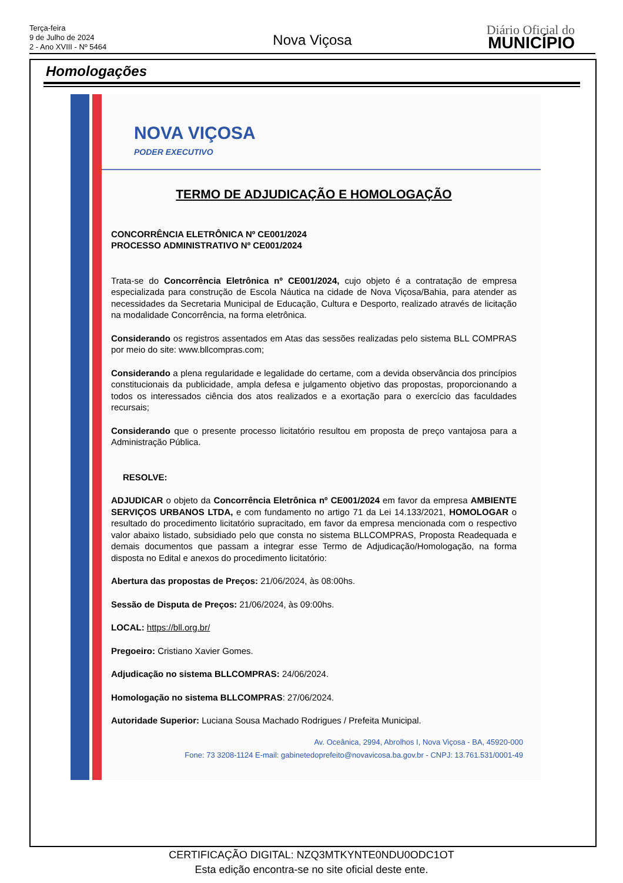Terça-feira
9 de Julho de 2024
2 - Ano XVIII - Nº 5464
Nova Viçosa
Diário Oficial do
MUNICÍPIO
Homologações
NOVA VIÇOSA
PODER EXECUTIVO
TERMO DE ADJUDICAÇÃO E HOMOLOGAÇÃO
CONCORRÊNCIA ELETRÔNICA Nº CE001/2024
PROCESSO ADMINISTRATIVO Nº CE001/2024
Trata-se do Concorrência Eletrônica nº CE001/2024, cujo objeto é a contratação de empresa especializada para construção de Escola Náutica na cidade de Nova Viçosa/Bahia, para atender as necessidades da Secretaria Municipal de Educação, Cultura e Desporto, realizado através de licitação na modalidade Concorrência, na forma eletrônica.
Considerando os registros assentados em Atas das sessões realizadas pelo sistema BLL COMPRAS por meio do site: www.bllcompras.com;
Considerando a plena regularidade e legalidade do certame, com a devida observância dos princípios constitucionais da publicidade, ampla defesa e julgamento objetivo das propostas, proporcionando a todos os interessados ciência dos atos realizados e a exortação para o exercício das faculdades recursais;
Considerando que o presente processo licitatório resultou em proposta de preço vantajosa para a Administração Pública.
RESOLVE:
ADJUDICAR o objeto da Concorrência Eletrônica nº CE001/2024 em favor da empresa AMBIENTE SERVIÇOS URBANOS LTDA, e com fundamento no artigo 71 da Lei 14.133/2021, HOMOLOGAR o resultado do procedimento licitatório supracitado, em favor da empresa mencionada com o respectivo valor abaixo listado, subsidiado pelo que consta no sistema BLLCOMPRAS, Proposta Readequada e demais documentos que passam a integrar esse Termo de Adjudicação/Homologação, na forma disposta no Edital e anexos do procedimento licitatório:
Abertura das propostas de Preços: 21/06/2024, às 08:00hs.
Sessão de Disputa de Preços: 21/06/2024, às 09:00hs.
LOCAL: https://bll.org.br/
Pregoeiro: Cristiano Xavier Gomes.
Adjudicação no sistema BLLCOMPRAS: 24/06/2024.
Homologação no sistema BLLCOMPRAS: 27/06/2024.
Autoridade Superior: Luciana Sousa Machado Rodrigues / Prefeita Municipal.
Av. Oceânica, 2994, Abrolhos I, Nova Viçosa - BA, 45920-000
Fone: 73 3208-1124 E-mail: gabinetedoprefeito@novavicosa.ba.gov.br - CNPJ: 13.761.531/0001-49
CERTIFICAÇÃO DIGITAL: NZQ3MTKYNTE0NDU0ODC1OT
Esta edição encontra-se no site oficial deste ente.